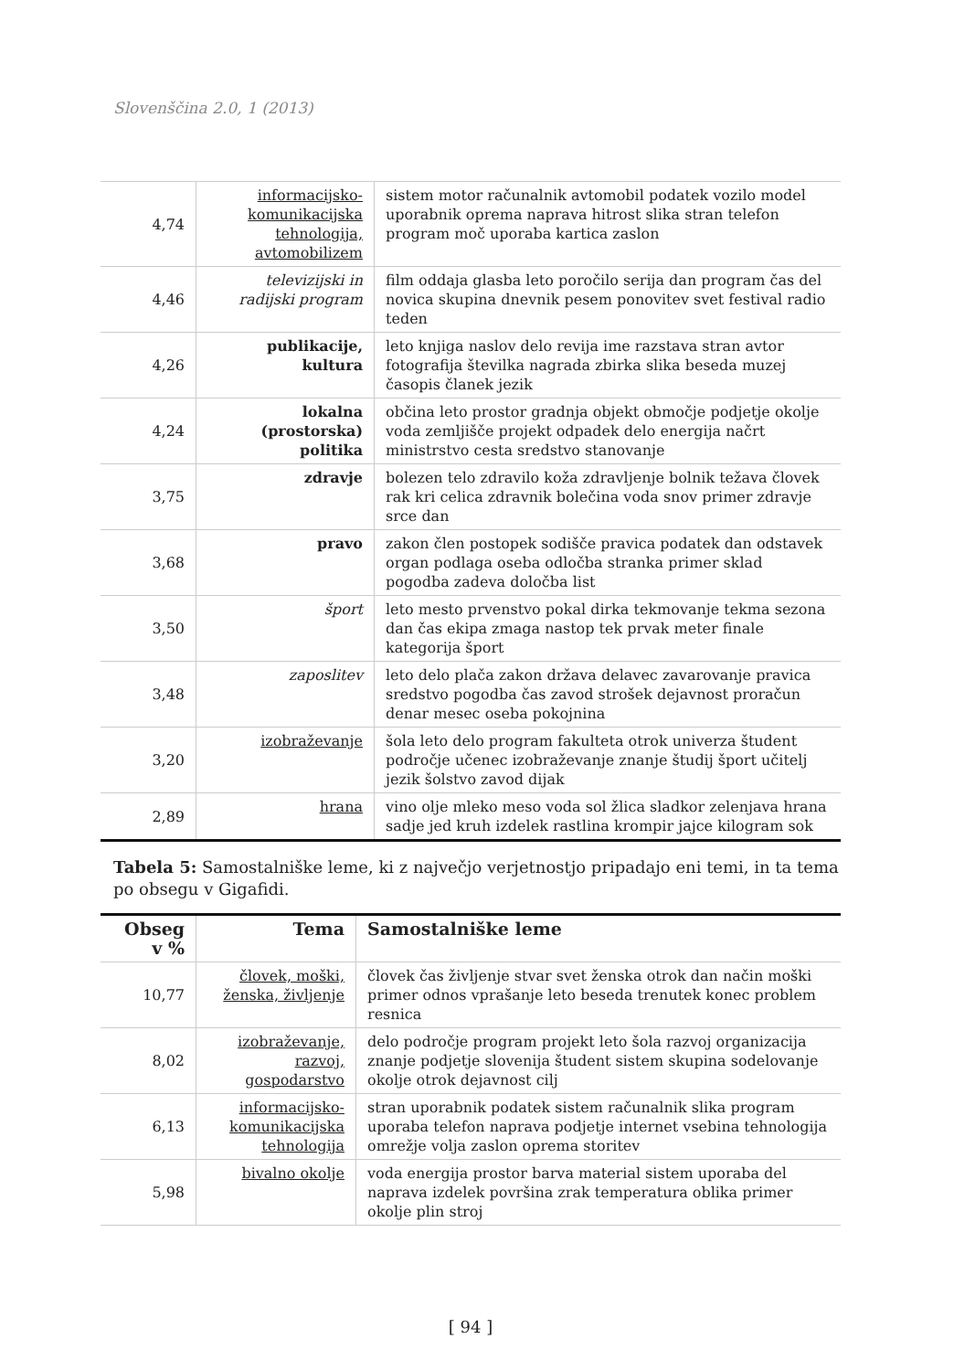Slovenščina 2.0, 1 (2013)
| 4,74 | informacijsko-komunikacijska tehnologija, avtomobilizem | sistem motor računalnik avtomobil podatek vozilo model uporabnik oprema naprava hitrost slika stran telefon program moč uporaba kartica zaslon |
| 4,46 | televizijski in radijski program | film oddaja glasba leto poročilo serija dan program čas del novica skupina dnevnik pesem ponovitev svet festival radio teden |
| 4,26 | publikacije, kultura | leto knjiga naslov delo revija ime razstava stran avtor fotografija številka nagrada zbirka slika beseda muzej časopis članek jezik |
| 4,24 | lokalna (prostorska) politika | občina leto prostor gradnja objekt območje podjetje okolje voda zemljišče projekt odpadek delo energija načrt ministrstvo cesta sredstvo stanovanje |
| 3,75 | zdravje | bolezen telo zdravilo koža zdravljenje bolnik težava človek rak kri celica zdravnik bolečina voda snov primer zdravje srce dan |
| 3,68 | pravo | zakon člen postopek sodišče pravica podatek dan odstavek organ podlaga oseba odločba stranka primer sklad pogodba zadeva določba list |
| 3,50 | šport | leto mesto prvenstvo pokal dirka tekmovanje tekma sezona dan čas ekipa zmaga nastop tek prvak meter finale kategorija šport |
| 3,48 | zaposlitev | leto delo plača zakon država delavec zavarovanje pravica sredstvo pogodba čas zavod strošek dejavnost proračun denar mesec oseba pokojnina |
| 3,20 | izobraževanje | šola leto delo program fakulteta otrok univerza študent področje učenec izobraževanje znanje študij šport učitelj jezik šolstvo zavod dijak |
| 2,89 | hrana | vino olje mleko meso voda sol žlica sladkor zelenjava hrana sadje jed kruh izdelek rastlina krompir jajce kilogram sok |
Tabela 5: Samostalniške leme, ki z največjo verjetnostjo pripadajo eni temi, in ta tema po obsegu v Gigafidi.
| Obseg v % | Tema | Samostalniške leme |
| --- | --- | --- |
| 10,77 | človek, moški, ženska, življenje | človek čas življenje stvar svet ženska otrok dan način moški primer odnos vprašanje leto beseda trenutek konec problem resnica |
| 8,02 | izobraževanje, razvoj, gospodarstvo | delo področje program projekt leto šola razvoj organizacija znanje podjetje slovenija študent sistem skupina sodelovanje okolje otrok dejavnost cilj |
| 6,13 | informacijsko-komunikacijska tehnologija | stran uporabnik podatek sistem računalnik slika program uporaba telefon naprava podjetje internet vsebina tehnologija omrežje volja zaslon oprema storitev |
| 5,98 | bivalno okolje | voda energija prostor barva material sistem uporaba del naprava izdelek površina zrak temperatura oblika primer okolje plin stroj |
[ 94 ]